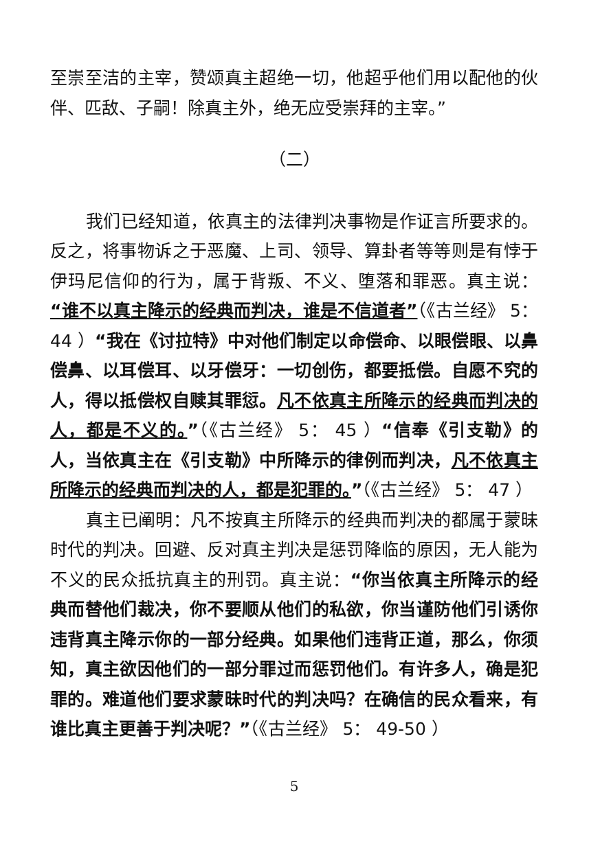至崇至洁的主宰，赞颂真主超绝一切，他超乎他们用以配他的伙伴、匹敌、子嗣！除真主外，绝无应受崇拜的主宰。”
（二）
我们已经知道，依真主的法律判决事物是作证言所要求的。反之，将事物诉之于恶魔、上司、领导、算卦者等等则是有悖于伊玛尼信仰的行为，属于背叛、不义、堕落和罪恶。真主说：“谁不以真主降示的经典而判决，谁是不信道者”（《古兰经》 5： 44 ）“我在《讨拉特》中对他们制定以命偿命、以眼偿眼、以鼻偿鼻、以耳偿耳、以牙偿牙：一切创伤，都要抵偿。自愿不究的人，得以抵偿权自赎其罪愆。凡不依真主所降示的经典而判决的人，都是不义的。”（《古兰经》 5： 45 ）“信奉《引支勒》的人，当依真主在《引支勒》中所降示的律例而判决，凡不依真主所降示的经典而判决的人，都是犯罪的。”（《古兰经》 5： 47 ）
真主已阐明：凡不按真主所降示的经典而判决的都属于蒙昧时代的判决。回避、反对真主判决是惩罚降临的原因，无人能为不义的民众抵抗真主的刑罚。真主说：“你当依真主所降示的经典而替他们裁决，你不要顺从他们的私欲，你当谨防他们引诱你违背真主降示你的一部分经典。如果他们违背正道，那么，你须知，真主欲因他们的一部分罪过而惩罚他们。有许多人，确是犯罪的。难道他们要求蒙昧时代的判决吗？在确信的民众看来，有谁比真主更善于判决呢？”（《古兰经》 5： 49-50 ）
5